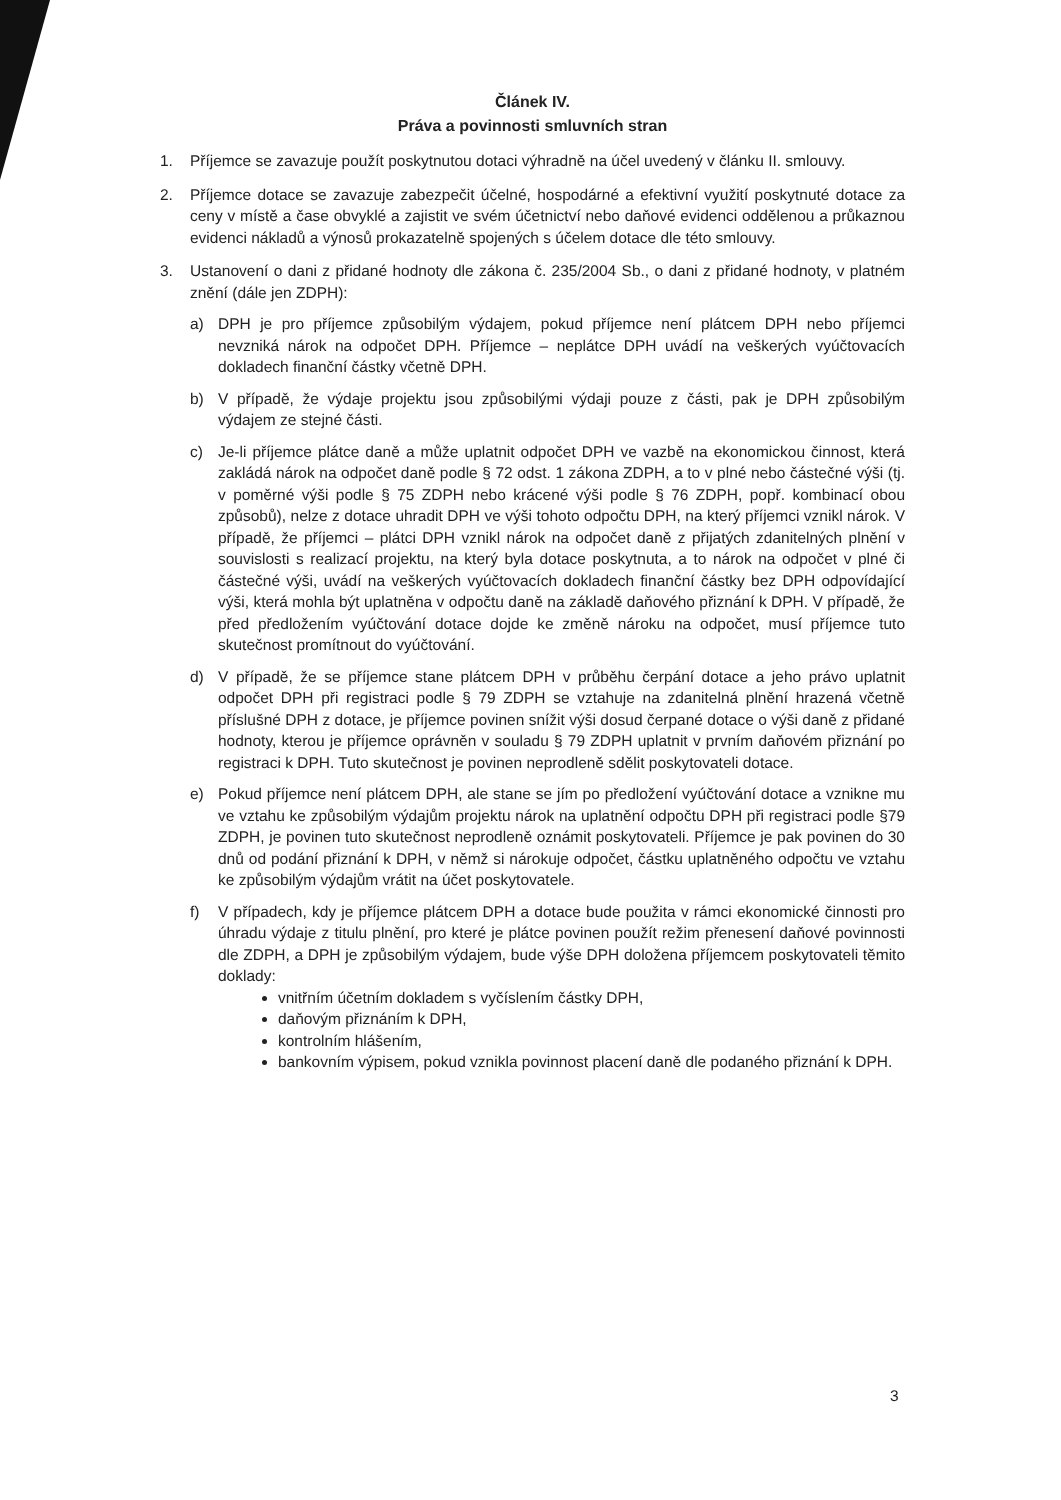Článek IV.
Práva a povinnosti smluvních stran
1. Příjemce se zavazuje použít poskytnutou dotaci výhradně na účel uvedený v článku II. smlouvy.
2. Příjemce dotace se zavazuje zabezpečit účelné, hospodárné a efektivní využití poskytnuté dotace za ceny v místě a čase obvyklé a zajistit ve svém účetnictví nebo daňové evidenci oddělenou a průkaznou evidenci nákladů a výnosů prokazatelně spojených s účelem dotace dle této smlouvy.
3. Ustanovení o dani z přidané hodnoty dle zákona č. 235/2004 Sb., o dani z přidané hodnoty, v platném znění (dále jen ZDPH):
a) DPH je pro příjemce způsobilým výdajem, pokud příjemce není plátcem DPH nebo příjemci nevzniká nárok na odpočet DPH. Příjemce – neplátce DPH uvádí na veškerých vyúčtovacích dokladech finanční částky včetně DPH.
b) V případě, že výdaje projektu jsou způsobilými výdaji pouze z části, pak je DPH způsobilým výdajem ze stejné části.
c) Je-li příjemce plátce daně a může uplatnit odpočet DPH ve vazbě na ekonomickou činnost, která zakládá nárok na odpočet daně podle § 72 odst. 1 zákona ZDPH, a to v plné nebo částečné výši (tj. v poměrné výši podle § 75 ZDPH nebo krácené výši podle § 76 ZDPH, popř. kombinací obou způsobů), nelze z dotace uhradit DPH ve výši tohoto odpočtu DPH, na který příjemci vznikl nárok. V případě, že příjemci – plátci DPH vznikl nárok na odpočet daně z přijatých zdanitelných plnění v souvislosti s realizací projektu, na který byla dotace poskytnuta, a to nárok na odpočet v plné či částečné výši, uvádí na veškerých vyúčtovacích dokladech finanční částky bez DPH odpovídající výši, která mohla být uplatněna v odpočtu daně na základě daňového přiznání k DPH. V případě, že před předložením vyúčtování dotace dojde ke změně nároku na odpočet, musí příjemce tuto skutečnost promítnout do vyúčtování.
d) V případě, že se příjemce stane plátcem DPH v průběhu čerpání dotace a jeho právo uplatnit odpočet DPH při registraci podle § 79 ZDPH se vztahuje na zdanitelná plnění hrazená včetně příslušné DPH z dotace, je příjemce povinen snížit výši dosud čerpané dotace o výši daně z přidané hodnoty, kterou je příjemce oprávněn v souladu § 79 ZDPH uplatnit v prvním daňovém přiznání po registraci k DPH. Tuto skutečnost je povinen neprodleně sdělit poskytovateli dotace.
e) Pokud příjemce není plátcem DPH, ale stane se jím po předložení vyúčtování dotace a vznikne mu ve vztahu ke způsobilým výdajům projektu nárok na uplatnění odpočtu DPH při registraci podle §79 ZDPH, je povinen tuto skutečnost neprodleně oznámit poskytovateli. Příjemce je pak povinen do 30 dnů od podání přiznání k DPH, v němž si nárokuje odpočet, částku uplatněného odpočtu ve vztahu ke způsobilým výdajům vrátit na účet poskytovatele.
f) V případech, kdy je příjemce plátcem DPH a dotace bude použita v rámci ekonomické činnosti pro úhradu výdaje z titulu plnění, pro které je plátce povinen použít režim přenesení daňové povinnosti dle ZDPH, a DPH je způsobilým výdajem, bude výše DPH doložena příjemcem poskytovateli těmito doklady:
vnitřním účetním dokladem s vyčíslením částky DPH,
daňovým přiznáním k DPH,
kontrolním hlášením,
bankovním výpisem, pokud vznikla povinnost placení daně dle podaného přiznání k DPH.
3